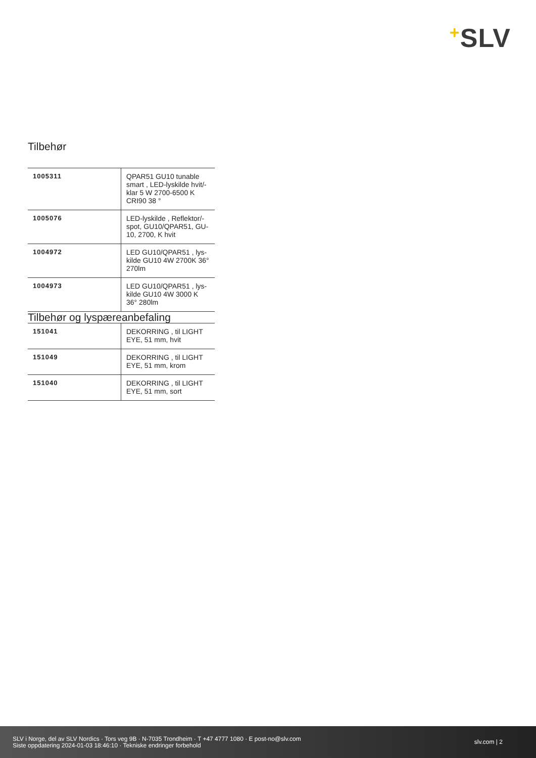+SLV
Tilbehør
| 1005311 | QPAR51 GU10 tunable smart , LED-lyskilde hvit/-klar 5 W 2700-6500 K CRI90 38 ° |
| 1005076 | LED-lyskilde , Reflektor/-spot, GU10/QPAR51, GU-10, 2700, K hvit |
| 1004972 | LED GU10/QPAR51 , lys-kilde GU10 4W 2700K 36° 270lm |
| 1004973 | LED GU10/QPAR51 , lys-kilde GU10 4W 3000 K 36° 280lm |
Tilbehør og lyspæreanbefaling
| 151041 | DEKORRING , til LIGHT EYE, 51 mm, hvit |
| 151049 | DEKORRING , til LIGHT EYE, 51 mm, krom |
| 151040 | DEKORRING , til LIGHT EYE, 51 mm, sort |
SLV i Norge, del av SLV Nordics · Tors veg 9B · N-7035 Trondheim · T +47 4777 1080 · E post-no@slv.com
Siste oppdatering 2024-01-03 18:46:10 · Tekniske endringer forbehold
slv.com | 2